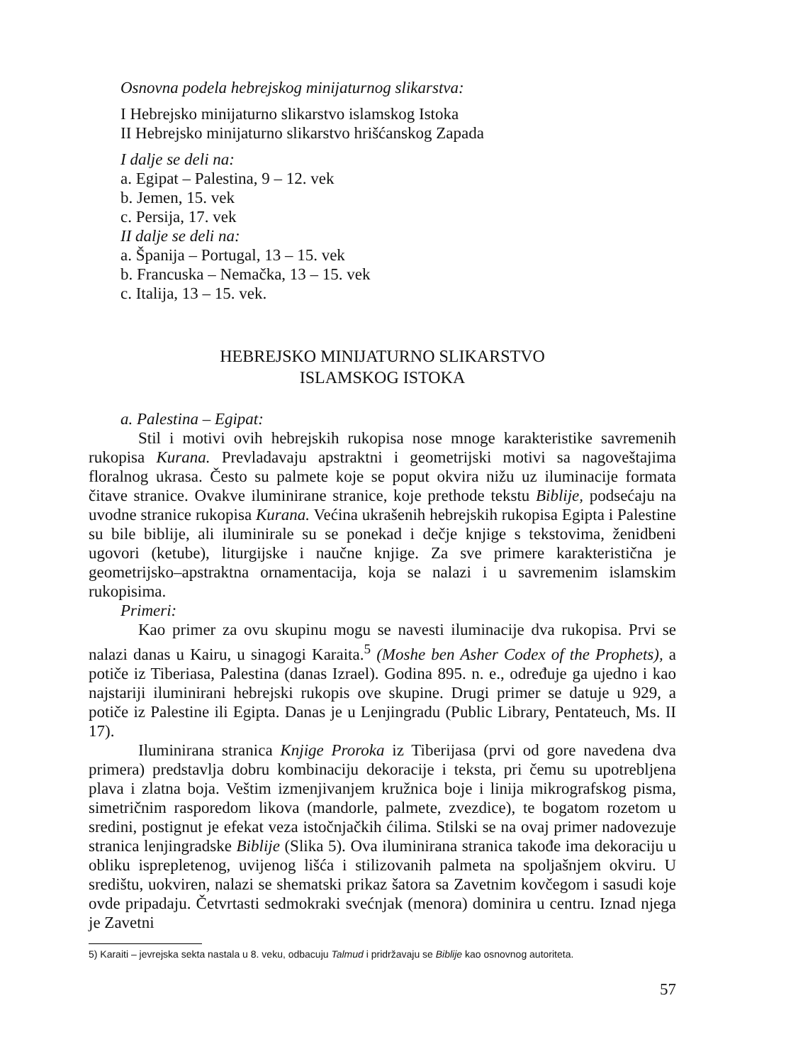Osnovna podela hebrejskog minijaturnog slikarstva:
I Hebrejsko minijaturno slikarstvo islamskog Istoka
II Hebrejsko minijaturno slikarstvo hrišćanskog Zapada
I dalje se deli na:
a. Egipat – Palestina, 9 – 12. vek
b. Jemen, 15. vek
c. Persija, 17. vek
II dalje se deli na:
a. Španija – Portugal, 13 – 15. vek
b. Francuska – Nemačka, 13 – 15. vek
c. Italija, 13 – 15. vek.
HEBREJSKO MINIJATURNO SLIKARSTVO
ISLAMSKOG ISTOKA
a. Palestina – Egipat:
Stil i motivi ovih hebrejskih rukopisa nose mnoge karakteristike savremenih rukopisa Kurana. Prevladavaju apstraktni i geometrijski motivi sa nagoveštajima floralnog ukrasa. Često su palmete koje se poput okvira nižu uz iluminacije formata čitave stranice. Ovakve iluminirane stranice, koje prethode tekstu Biblije, podsećaju na uvodne stranice rukopisa Kurana. Većina ukrašenih hebrejskih rukopisa Egipta i Palestine su bile biblije, ali iluminirale su se ponekad i dečje knjige s tekstovima, ženidbeni ugovori (ketube), liturgijske i naučne knjige. Za sve primere karakteristična je geometrijsko–apstraktna ornamentacija, koja se nalazi i u savremenim islamskim rukopisima.
Primeri:
Kao primer za ovu skupinu mogu se navesti iluminacije dva rukopisa. Prvi se nalazi danas u Kairu, u sinagogi Karaita.<sup>5</sup> (Moshe ben Asher Codex of the Prophets), a potiče iz Tiberiasa, Palestina (danas Izrael). Godina 895. n. e., određuje ga ujedno i kao najstariji iluminirani hebrejski rukopis ove skupine. Drugi primer se datuje u 929, a potiče iz Palestine ili Egipta. Danas je u Lenjingradu (Public Library, Pentateuch, Ms. II 17).
Iluminirana stranica Knjige Proroka iz Tiberijasa (prvi od gore navedena dva primera) predstavlja dobru kombinaciju dekoracije i teksta, pri čemu su upotrebljena plava i zlatna boja. Veštim izmenjivanjem kružnica boje i linija mikrografskog pisma, simetričnim rasporedom likova (mandorle, palmete, zvezdice), te bogatom rozetom u sredini, postignut je efekat veza istočnjačkih ćilima. Stilski se na ovaj primer nadovezuje stranica lenjingradske Biblije (Slika 5). Ova iluminirana stranica takođe ima dekoraciju u obliku isprepletenog, uvijenog lišća i stilizovanih palmeta na spoljašnjem okviru. U središtu, uokviren, nalazi se shematski prikaz šatora sa Zavetnim kovčegom i sasudi koje ovde pripadaju. Četvrtasti sedmokraki svećnjak (menora) dominira u centru. Iznad njega je Zavetni
5) Karaiti – jevrejska sekta nastala u 8. veku, odbacuju Talmud i pridržavaju se Biblije kao osnovnog autoriteta.
57